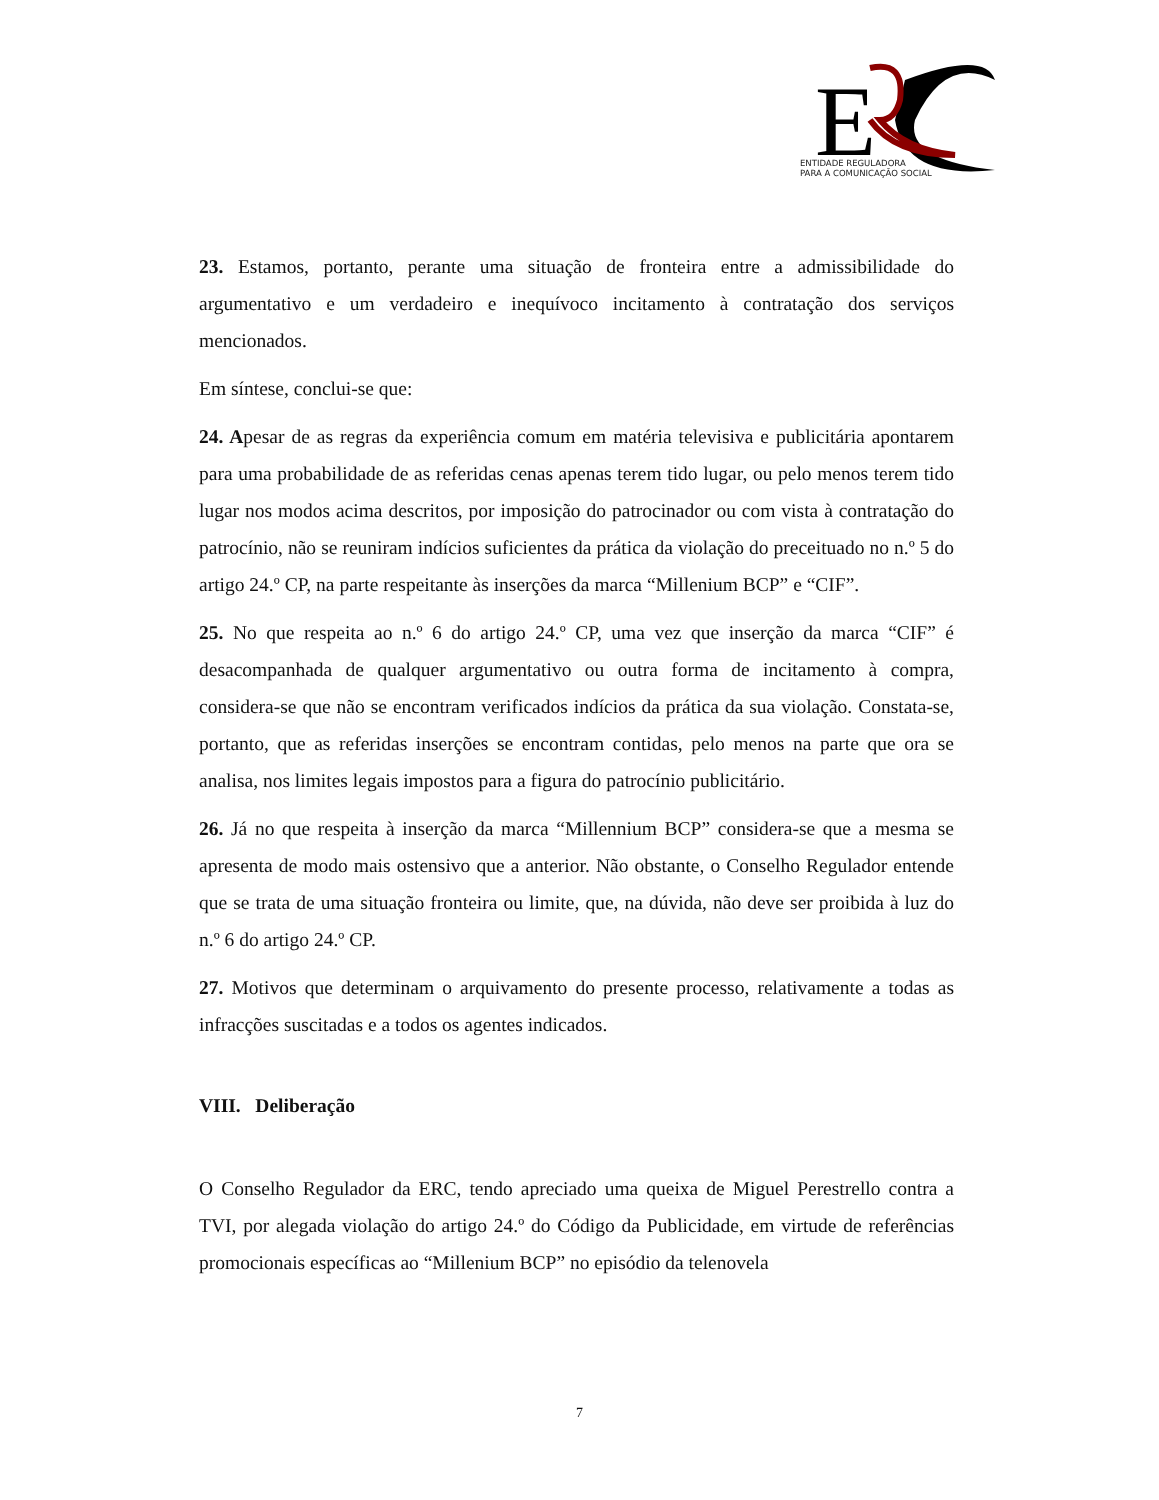E
ENTIDADE REGULADORA
PARA A COMUNICAÇÃO SOCIAL
23. Estamos, portanto, perante uma situação de fronteira entre a admissibilidade do argumentativo e um verdadeiro e inequívoco incitamento à contratação dos serviços mencionados.
Em síntese, conclui-se que:
24. Apesar de as regras da experiência comum em matéria televisiva e publicitária apontarem para uma probabilidade de as referidas cenas apenas terem tido lugar, ou pelo menos terem tido lugar nos modos acima descritos, por imposição do patrocinador ou com vista à contratação do patrocínio, não se reuniram indícios suficientes da prática da violação do preceituado no n.º 5 do artigo 24.º CP, na parte respeitante às inserções da marca “Millenium BCP” e “CIF”.
25. No que respeita ao n.º 6 do artigo 24.º CP, uma vez que inserção da marca “CIF” é desacompanhada de qualquer argumentativo ou outra forma de incitamento à compra, considera-se que não se encontram verificados indícios da prática da sua violação. Constata-se, portanto, que as referidas inserções se encontram contidas, pelo menos na parte que ora se analisa, nos limites legais impostos para a figura do patrocínio publicitário.
26. Já no que respeita à inserção da marca “Millennium BCP” considera-se que a mesma se apresenta de modo mais ostensivo que a anterior. Não obstante, o Conselho Regulador entende que se trata de uma situação fronteira ou limite, que, na dúvida, não deve ser proibida à luz do n.º 6 do artigo 24.º CP.
27. Motivos que determinam o arquivamento do presente processo, relativamente a todas as infracções suscitadas e a todos os agentes indicados.
VIII. Deliberação
O Conselho Regulador da ERC, tendo apreciado uma queixa de Miguel Perestrello contra a TVI, por alegada violação do artigo 24.º do Código da Publicidade, em virtude de referências promocionais específicas ao “Millenium BCP” no episódio da telenovela
7